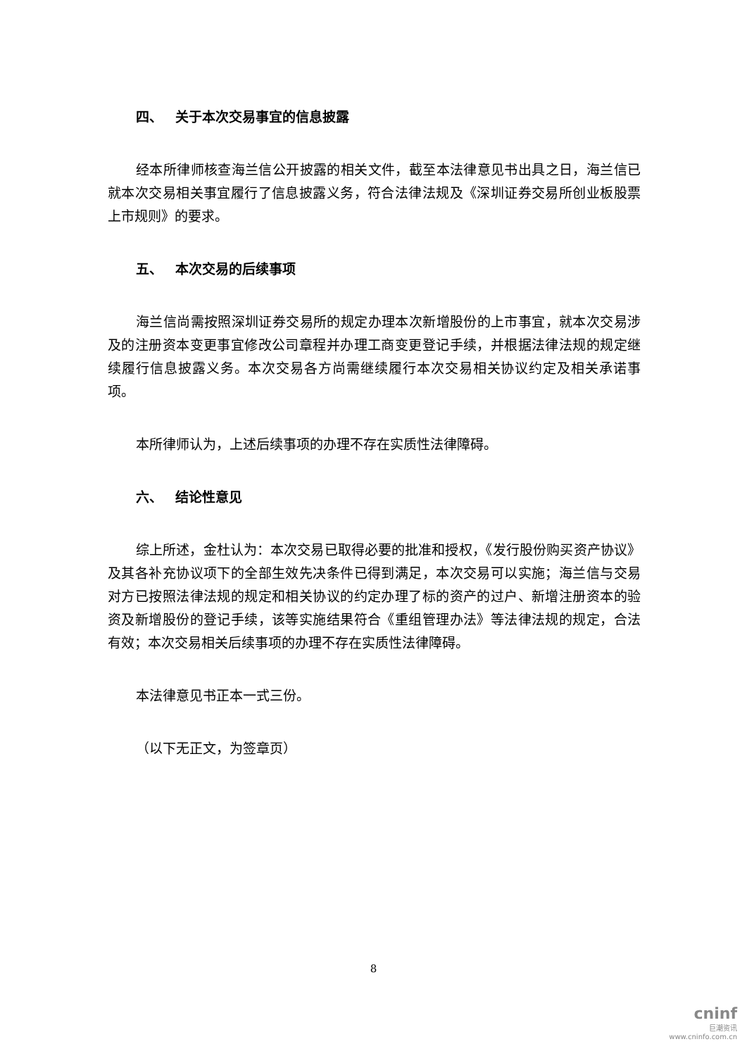四、 关于本次交易事宜的信息披露
经本所律师核查海兰信公开披露的相关文件，截至本法律意见书出具之日，海兰信已就本次交易相关事宜履行了信息披露义务，符合法律法规及《深圳证券交易所创业板股票上市规则》的要求。
五、 本次交易的后续事项
海兰信尚需按照深圳证券交易所的规定办理本次新增股份的上市事宜，就本次交易涉及的注册资本变更事宜修改公司章程并办理工商变更登记手续，并根据法律法规的规定继续履行信息披露义务。本次交易各方尚需继续履行本次交易相关协议约定及相关承诺事项。
本所律师认为，上述后续事项的办理不存在实质性法律障碍。
六、 结论性意见
综上所述，金杜认为：本次交易已取得必要的批准和授权，《发行股份购买资产协议》及其各补充协议项下的全部生效先决条件已得到满足，本次交易可以实施；海兰信与交易对方已按照法律法规的规定和相关协议的约定办理了标的资产的过户、新增注册资本的验资及新增股份的登记手续，该等实施结果符合《重组管理办法》等法律法规的规定，合法有效；本次交易相关后续事项的办理不存在实质性法律障碍。
本法律意见书正本一式三份。
（以下无正文，为签章页）
8
cninf
巨潮资讯
www.cninfo.com.cn